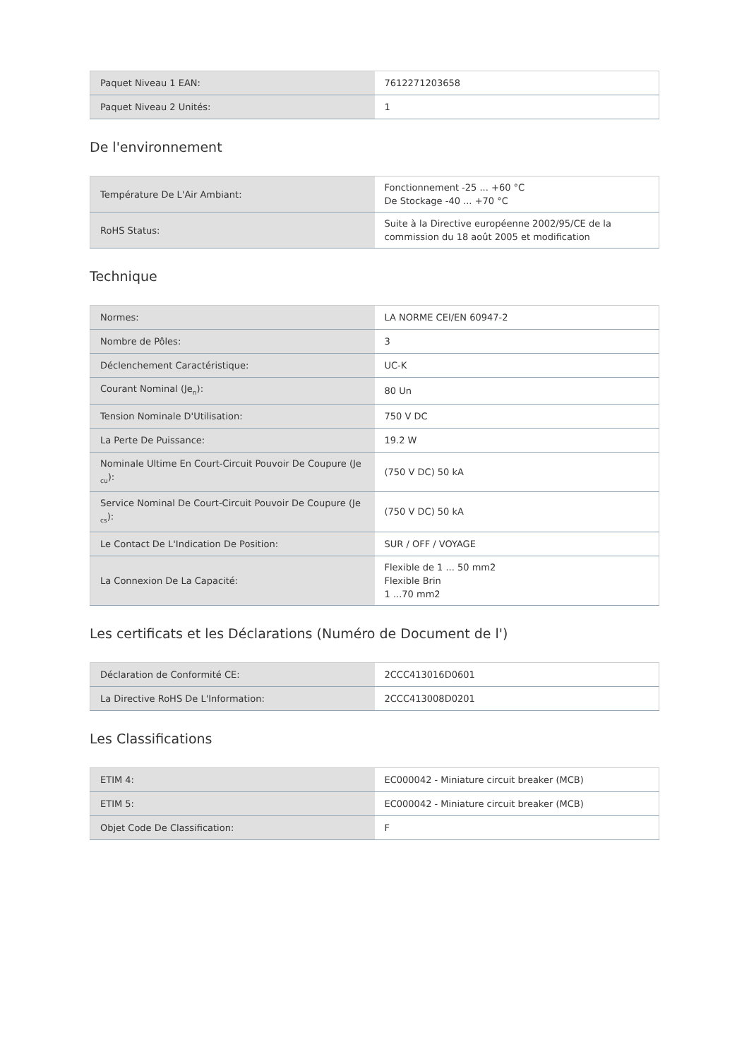| Paquet Niveau 1 EAN: | 7612271203658 |
| Paquet Niveau 2 Unités: | 1 |
De l'environnement
| Température De L'Air Ambiant: | Fonctionnement -25 ... +60 °C De Stockage -40 ... +70 °C |
| RoHS Status: | Suite à la Directive européenne 2002/95/CE de la commission du 18 août 2005 et modification |
Technique
| Normes: | LA NORME CEI/EN 60947-2 |
| Nombre de Pôles: | 3 |
| Déclenchement Caractéristique: | UC-K |
| Courant Nominal (Je<sub>n</sub>): | 80 Un |
| Tension Nominale D'Utilisation: | 750 V DC |
| La Perte De Puissance: | 19.2 W |
| Nominale Ultime En Court-Circuit Pouvoir De Coupure (Je <sub>cu</sub>): | (750 V DC) 50 kA |
| Service Nominal De Court-Circuit Pouvoir De Coupure (Je <sub>cs</sub>): | (750 V DC) 50 kA |
| Le Contact De L'Indication De Position: | SUR / OFF / VOYAGE |
| La Connexion De La Capacité: | Flexible de 1 ... 50 mm2 Flexible Brin 1 ...70 mm2 |
Les certificats et les Déclarations (Numéro de Document de l')
| Déclaration de Conformité CE: | 2CCC413016D0601 |
| La Directive RoHS De L'Information: | 2CCC413008D0201 |
Les Classifications
| ETIM 4: | EC000042 - Miniature circuit breaker (MCB) |
| ETIM 5: | EC000042 - Miniature circuit breaker (MCB) |
| Objet Code De Classification: | F |